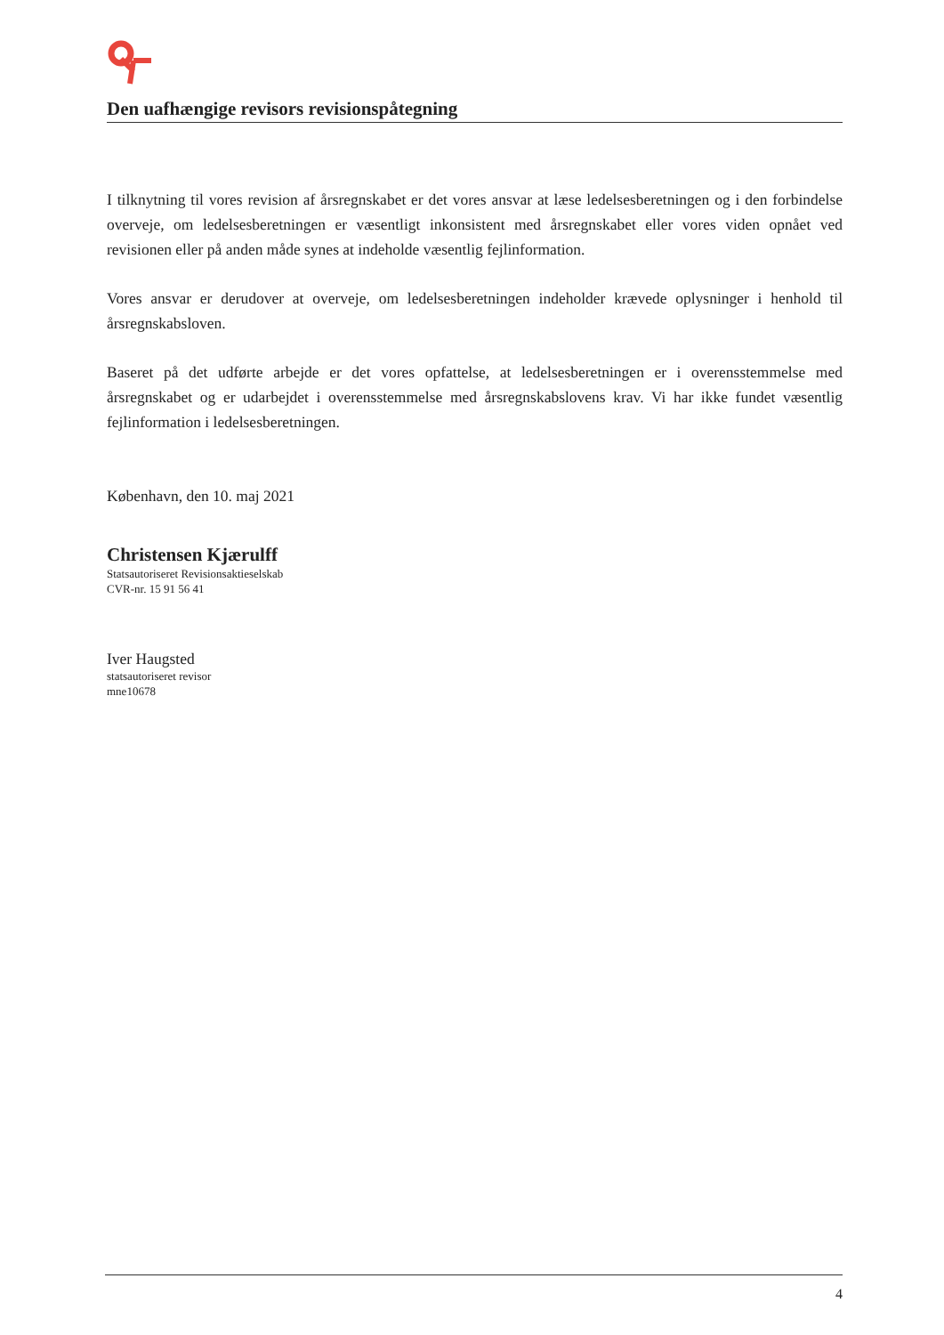Den uafhængige revisors revisionspåtegning
I tilknytning til vores revision af årsregnskabet er det vores ansvar at læse ledelsesberetningen og i den forbindelse overveje, om ledelsesberetningen er væsentligt inkonsistent med årsregnskabet eller vores viden opnået ved revisionen eller på anden måde synes at indeholde væsentlig fejlinformation.
Vores ansvar er derudover at overveje, om ledelsesberetningen indeholder krævede oplysninger i henhold til årsregnskabsloven.
Baseret på det udførte arbejde er det vores opfattelse, at ledelsesberetningen er i overensstemmelse med årsregnskabet og er udarbejdet i overensstemmelse med årsregnskabslovens krav. Vi har ikke fundet væsentlig fejlinformation i ledelsesberetningen.
København, den 10. maj 2021
Christensen Kjærulff
Statsautoriseret Revisionsaktieselskab
CVR-nr. 15 91 56 41
Iver Haugsted
statsautoriseret revisor
mne10678
4